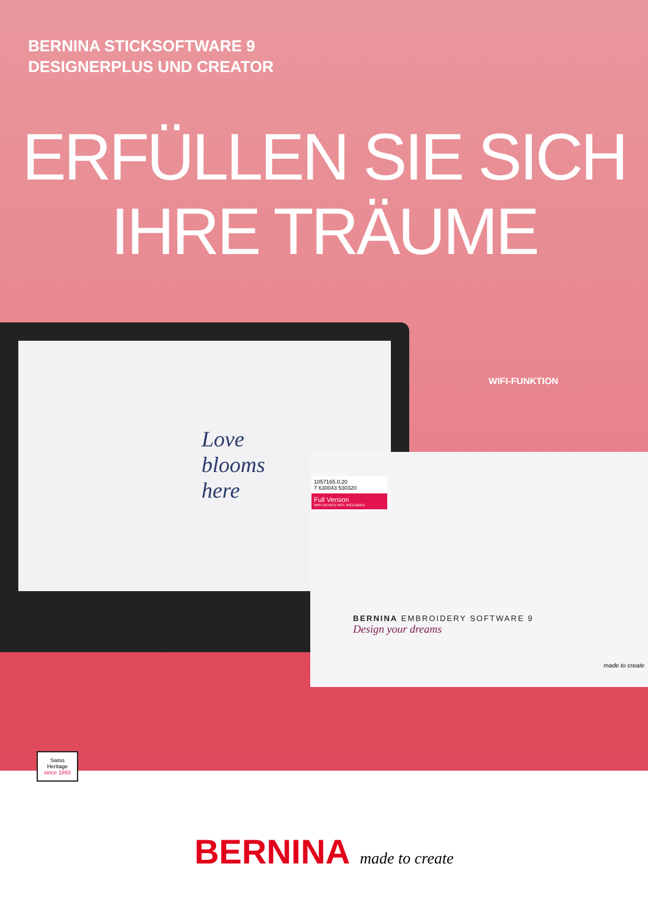BERNINA STICKSOFTWARE 9
DESIGNERPLUS UND CREATOR
ERFÜLLEN SIE SICH
IHRE TRÄUME
Love
blooms
here
WIFI-FUNKTION
1057165.0.20
7 630043 530320
Full Version
WIFI DEVICE NOT INCLUDED
BERNINA EMBROIDERY SOFTWARE 9
Design your dreams
made to create
Swiss Heritage
since 1893
BERNINA made to create